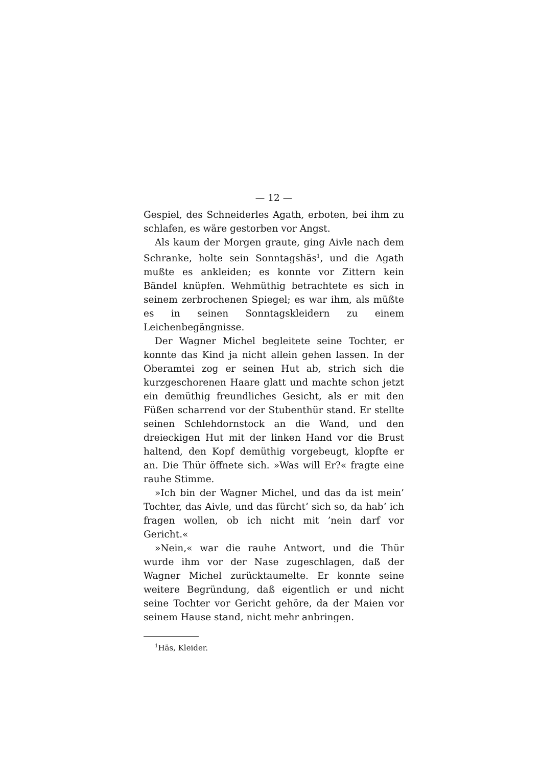— 12 —
Gespiel, des Schneiderles Agath, erboten, bei ihm zu schlafen, es wäre gestorben vor Angst.
Als kaum der Morgen graute, ging Aivle nach dem Schranke, holte sein Sonntagshäs<sup>1</sup>, und die Agath mußte es ankleiden; es konnte vor Zittern kein Bändel knüpfen. Wehmüthig betrachtete es sich in seinem zerbrochenen Spiegel; es war ihm, als müßte es in seinen Sonntagskleidern zu einem Leichenbegängnisse.
Der Wagner Michel begleitete seine Tochter, er konnte das Kind ja nicht allein gehen lassen. In der Oberamtei zog er seinen Hut ab, strich sich die kurzgeschorenen Haare glatt und machte schon jetzt ein demüthig freundliches Gesicht, als er mit den Füßen scharrend vor der Stubenthür stand. Er stellte seinen Schlehdornstock an die Wand, und den dreieckigen Hut mit der linken Hand vor die Brust haltend, den Kopf demüthig vorgebeugt, klopfte er an. Die Thür öffnete sich. »Was will Er?« fragte eine rauhe Stimme.
»Ich bin der Wagner Michel, und das da ist mein’ Tochter, das Aivle, und das fürcht’ sich so, da hab’ ich fragen wollen, ob ich nicht mit ’nein darf vor Gericht.«
»Nein,« war die rauhe Antwort, und die Thür wurde ihm vor der Nase zugeschlagen, daß der Wagner Michel zurücktaumelte. Er konnte seine weitere Begründung, daß eigentlich er und nicht seine Tochter vor Gericht gehöre, da der Maien vor seinem Hause stand, nicht mehr anbringen.
<sup>1</sup>Häs, Kleider.